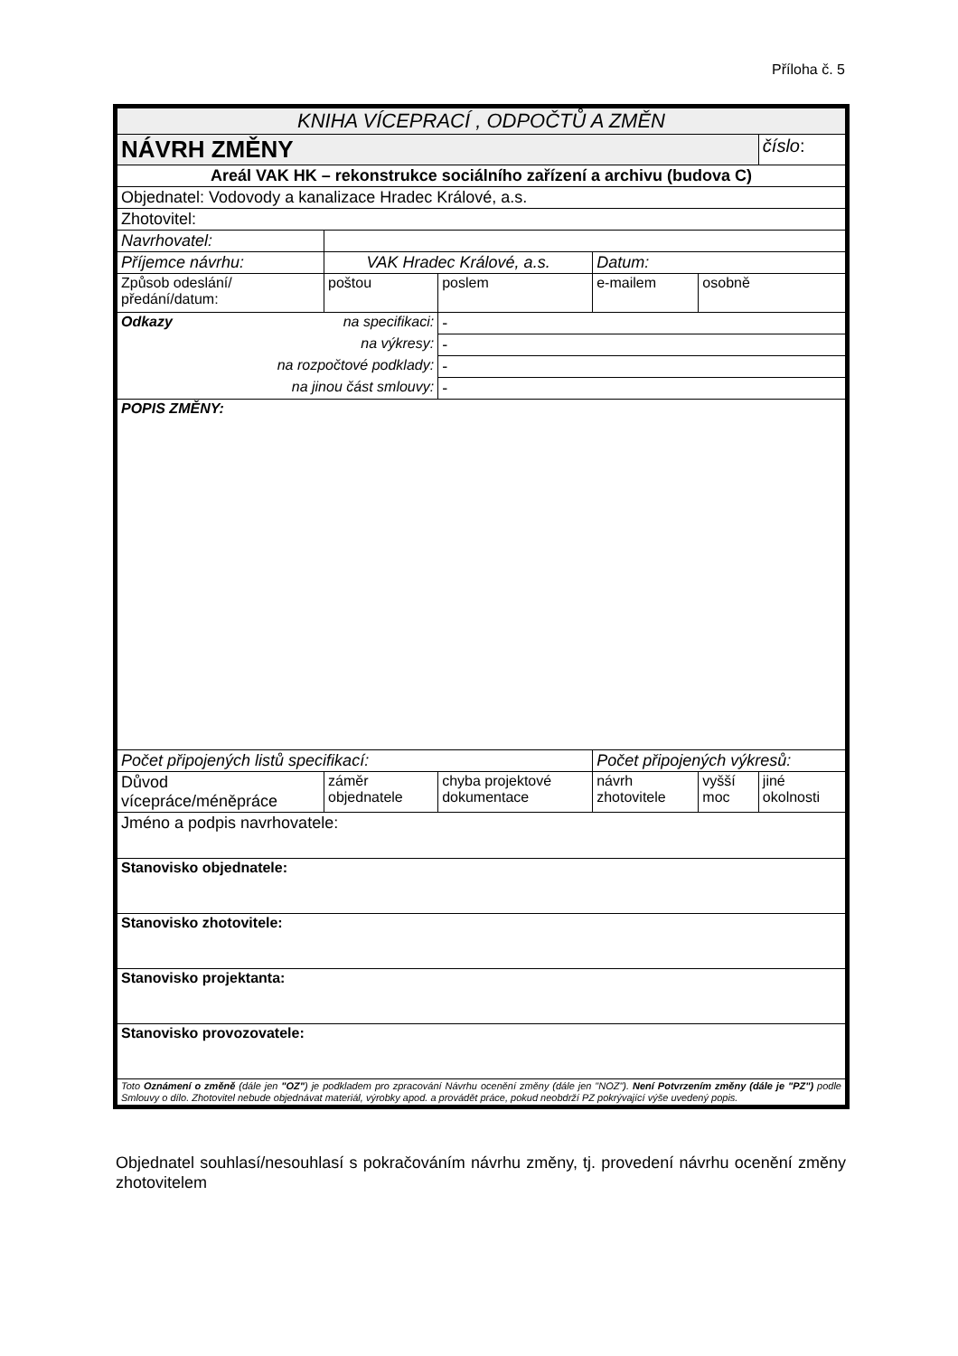Příloha č. 5
| KNIHA VÍCEPRACÍ , ODPOČTŮ A ZMĚN | | | | | |
| NÁVRH ZMĚNY | | | | | číslo : |
| Areál VAK HK – rekonstrukce sociálního zařízení a archivu (budova C) | | | | | |
| Objednatel: Vodovody a kanalizace Hradec Králové, a.s. | | | | | |
| Zhotovitel: | | | | | |
| Navrhovatel: | | | | | |
| Příjemce návrhu: | VAK Hradec Králové, a.s. | | Datum: | | |
| Způsob odeslání/ předání/datum: | poštou | poslem | e-mailem | osobně | |
| Odkazy na specifikaci: | | - | | | |
| na výkresy: | | - | | | |
| na rozpočtové podklady: | | - | | | |
| na jinou část smlouvy: | | - | | | |
| POPIS ZMĚNY: | | | | | |
| Počet připojených listů specifikací: | | | Počet připojených výkresů: | | |
| Důvod vícepráce/méněpráce | záměr objednatele | chyba projektové dokumentace | návrh zhotovitele | vyšší moc | jiné okolnosti |
| Jméno a podpis navrhovatele: | | | | | |
| Stanovisko objednatele: | | | | | |
| Stanovisko zhotovitele: | | | | | |
| Stanovisko projektanta: | | | | | |
| Stanovisko provozovatele: | | | | | |
| Toto Oznámení o změně (dále jen "OZ" ) je podkladem pro zpracování Návrhu ocenění změny (dále jen "NOZ"). Není Potvrzením změny (dále je "PZ") podle Smlouvy o dílo. Zhotovitel nebude objednávat materiál, výrobky apod. a provádět práce, pokud neobdrží PZ pokrývající výše uvedený popis. | | | | | |
Objednatel souhlasí/nesouhlasí s pokračováním návrhu změny, tj. provedení návrhu ocenění změny zhotovitelem